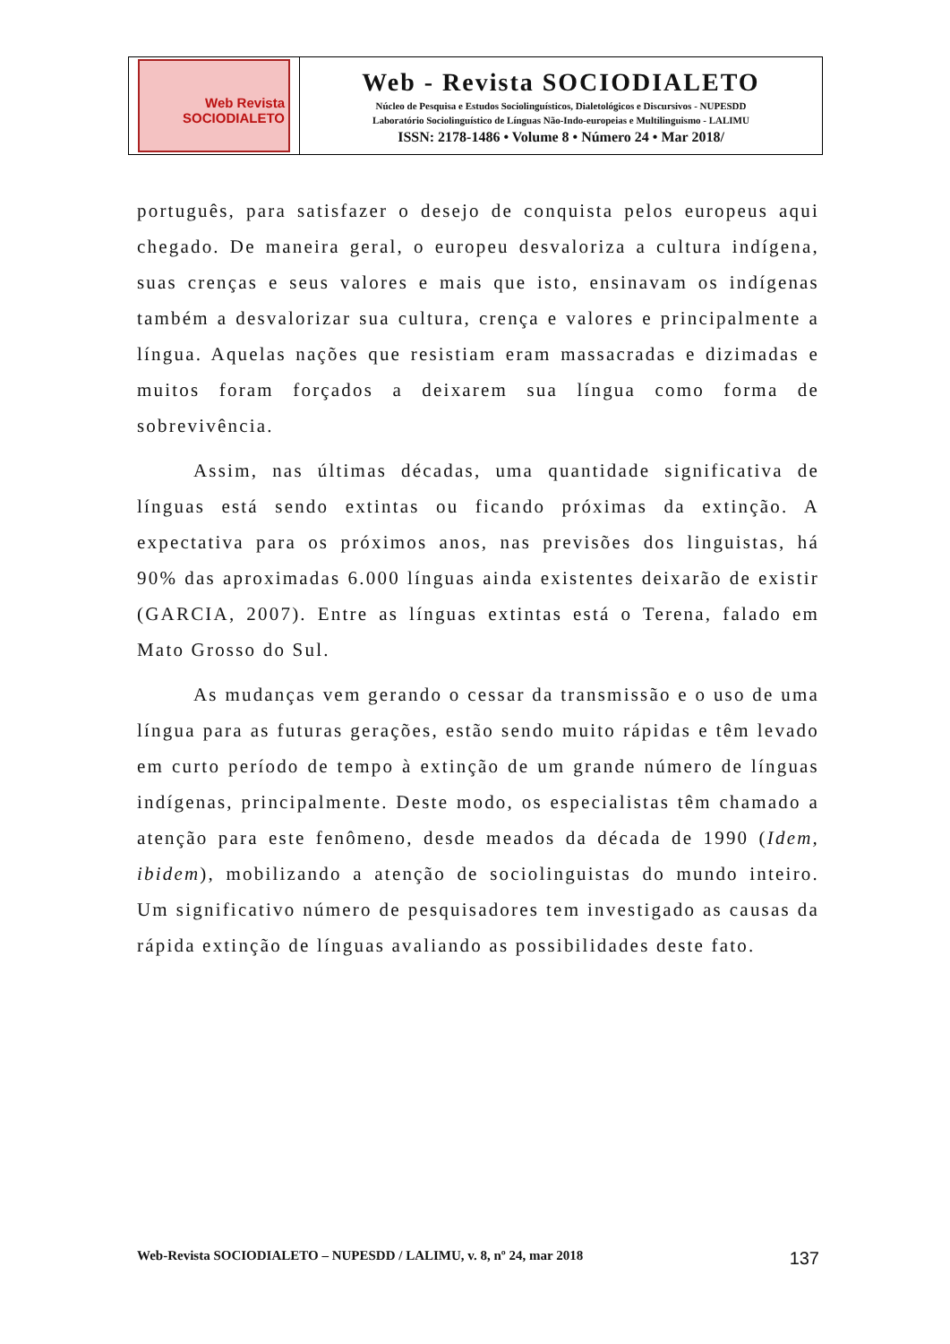| Web Revista SOCIODIALETO | Web - Revista SOCIODIALETO Núcleo de Pesquisa e Estudos Sociolinguísticos, Dialetológicos e Discursivos - NUPESDD Laboratório Sociolinguístico de Línguas Não-Indo-europeias e Multilinguismo - LALIMU ISSN: 2178-1486 • Volume 8 • Número 24 • Mar 2018/ |
português, para satisfazer o desejo de conquista pelos europeus aqui chegado. De maneira geral, o europeu desvaloriza a cultura indígena, suas crenças e seus valores e mais que isto, ensinavam os indígenas também a desvalorizar sua cultura, crença e valores e principalmente a língua. Aquelas nações que resistiam eram massacradas e dizimadas e muitos foram forçados a deixarem sua língua como forma de sobrevivência.
Assim, nas últimas décadas, uma quantidade significativa de línguas está sendo extintas ou ficando próximas da extinção. A expectativa para os próximos anos, nas previsões dos linguistas, há 90% das aproximadas 6.000 línguas ainda existentes deixarão de existir (GARCIA, 2007). Entre as línguas extintas está o Terena, falado em Mato Grosso do Sul.
As mudanças vem gerando o cessar da transmissão e o uso de uma língua para as futuras gerações, estão sendo muito rápidas e têm levado em curto período de tempo à extinção de um grande número de línguas indígenas, principalmente. Deste modo, os especialistas têm chamado a atenção para este fenômeno, desde meados da década de 1990 (Idem, ibidem), mobilizando a atenção de sociolinguistas do mundo inteiro. Um significativo número de pesquisadores tem investigado as causas da rápida extinção de línguas avaliando as possibilidades deste fato.
Web-Revista SOCIODIALETO – NUPESDD / LALIMU, v. 8, nº 24, mar 2018 137